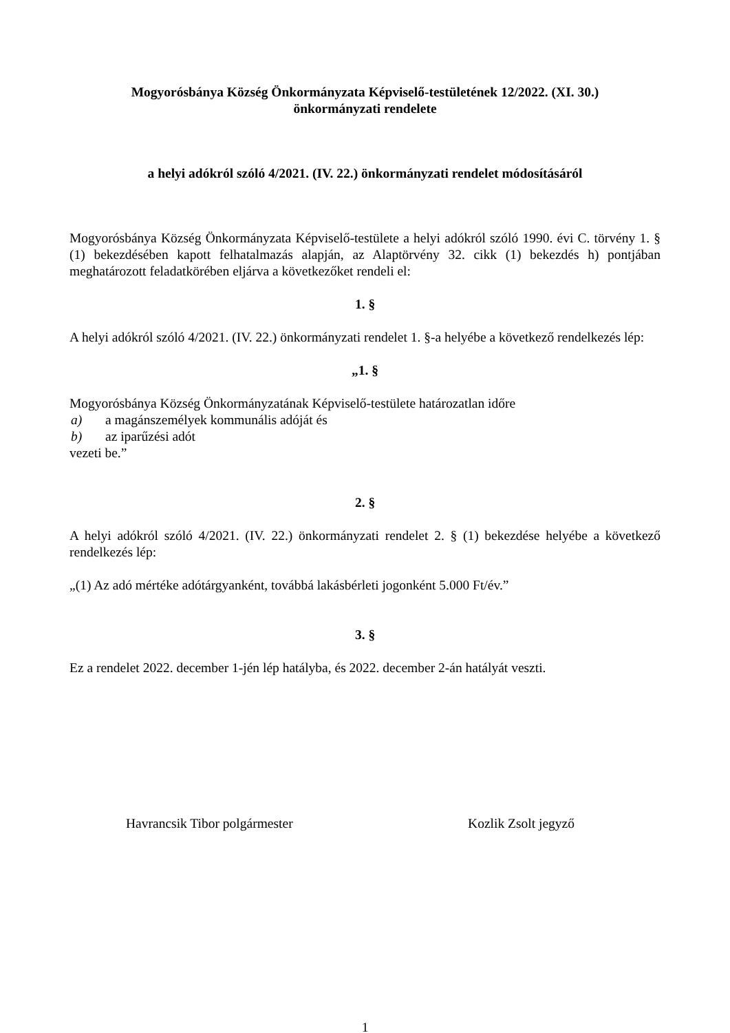Mogyorósbánya Község Önkormányzata Képviselő-testületének 12/2022. (XI. 30.)
önkormányzati rendelete
a helyi adókról szóló 4/2021. (IV. 22.) önkormányzati rendelet módosításáról
Mogyorósbánya Község Önkormányzata Képviselő-testülete a helyi adókról szóló 1990. évi C. törvény 1. § (1) bekezdésében kapott felhatalmazás alapján, az Alaptörvény 32. cikk (1) bekezdés h) pontjában meghatározott feladatkörében eljárva a következőket rendeli el:
1. §
A helyi adókról szóló 4/2021. (IV. 22.) önkormányzati rendelet 1. §-a helyébe a következő rendelkezés lép:
„1. §
Mogyorósbánya Község Önkormányzatának Képviselő-testülete határozatlan időre
a) a magánszemélyek kommunális adóját és
b) az iparűzési adót
vezeti be.”
2. §
A helyi adókról szóló 4/2021. (IV. 22.) önkormányzati rendelet 2. § (1) bekezdése helyébe a következő rendelkezés lép:
„(1) Az adó mértéke adótárgyanként, továbbá lakásbérleti jogonként 5.000 Ft/év.”
3. §
Ez a rendelet 2022. december 1-jén lép hatályba, és 2022. december 2-án hatályát veszti.
Havrancsik Tibor polgármester Kozlik Zsolt jegyző
1